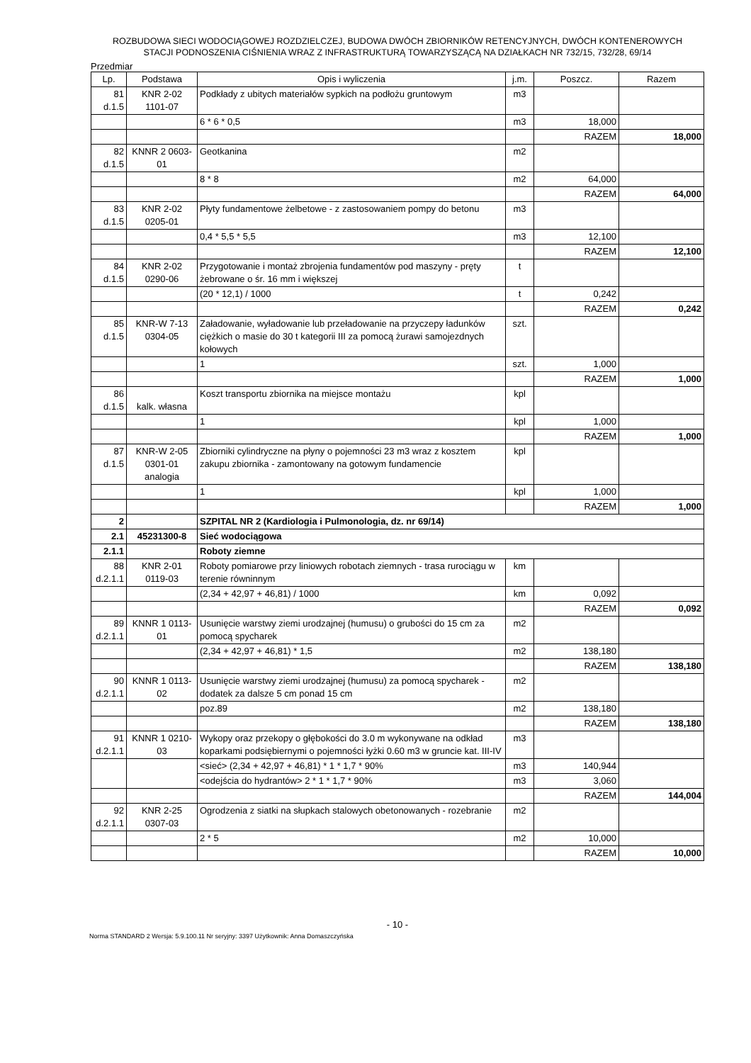ROZBUDOWA SIECI WODOCIĄGOWEJ ROZDZIELCZEJ, BUDOWA DWÓCH ZBIORNIKÓW RETENCYJNYCH, DWÓCH KONTENEROWYCH
STACJI PODNOSZENIA CIŚNIENIA WRAZ Z INFRASTRUKTURĄ TOWARZYSZĄCĄ NA DZIAŁKACH NR 732/15, 732/28, 69/14
Przedmiar
| Lp. | Podstawa | Opis i wyliczenia | j.m. | Poszcz. | Razem |
| --- | --- | --- | --- | --- | --- |
| 81 d.1.5 | KNR 2-02 1101-07 | Podkłady z ubitych materiałów sypkich na podłożu gruntowym | m3 | | |
| | | 6 * 6 * 0,5 | m3 | 18,000 | |
| | | | | RAZEM | 18,000 |
| 82 d.1.5 | KNNR 2 0603- 01 | Geotkanina | m2 | | |
| | | 8 * 8 | m2 | 64,000 | |
| | | | | RAZEM | 64,000 |
| 83 d.1.5 | KNR 2-02 0205-01 | Płyty fundamentowe żelbetowe - z zastosowaniem pompy do betonu | m3 | | |
| | | 0,4 * 5,5 * 5,5 | m3 | 12,100 | |
| | | | | RAZEM | 12,100 |
| 84 d.1.5 | KNR 2-02 0290-06 | Przygotowanie i montaż zbrojenia fundamentów pod maszyny - pręty żebrowane o śr. 16 mm i większej | t | | |
| | | (20 * 12,1) / 1000 | t | 0,242 | |
| | | | | RAZEM | 0,242 |
| 85 d.1.5 | KNR-W 7-13 0304-05 | Załadowanie, wyładowanie lub przeładowanie na przyczepy ładunków ciężkich o masie do 30 t kategorii III za pomocą żurawi samojezdnych kołowych | szt. | | |
| | | 1 | szt. | 1,000 | |
| | | | | RAZEM | 1,000 |
| 86 d.1.5 | kalk. własna | Koszt transportu zbiornika na miejsce montażu | kpl | | |
| | | 1 | kpl | 1,000 | |
| | | | | RAZEM | 1,000 |
| 87 d.1.5 | KNR-W 2-05 0301-01 analogia | Zbiorniki cylindryczne na płyny o pojemności 23 m3 wraz z kosztem zakupu zbiornika - zamontowany na gotowym fundamencie | kpl | | |
| | | 1 | kpl | 1,000 | |
| | | | | RAZEM | 1,000 |
| 2 | | SZPITAL NR 2 (Kardiologia i Pulmonologia, dz. nr 69/14) | | | |
| 2.1 | 45231300-8 | Sieć wodociągowa | | | |
| 2.1.1 | | Roboty ziemne | | | |
| 88 d.2.1.1 | KNR 2-01 0119-03 | Roboty pomiarowe przy liniowych robotach ziemnych - trasa rurociągu w terenie równinnym | km | | |
| | | (2,34 + 42,97 + 46,81) / 1000 | km | 0,092 | |
| | | | | RAZEM | 0,092 |
| 89 d.2.1.1 | KNNR 1 0113- 01 | Usunięcie warstwy ziemi urodzajnej (humusu) o grubości do 15 cm za pomocą spycharek | m2 | | |
| | | (2,34 + 42,97 + 46,81) * 1,5 | m2 | 138,180 | |
| | | | | RAZEM | 138,180 |
| 90 d.2.1.1 | KNNR 1 0113- 02 | Usunięcie warstwy ziemi urodzajnej (humusu) za pomocą spycharek - dodatek za dalsze 5 cm ponad 15 cm | m2 | | |
| | | poz.89 | m2 | 138,180 | |
| | | | | RAZEM | 138,180 |
| 91 d.2.1.1 | KNNR 1 0210- 03 | Wykopy oraz przekopy o głębokości do 3.0 m wykonywane na odkład koparkami podsiębiernymi o pojemności łyżki 0.60 m3 w gruncie kat. III-IV | m3 | | |
| | | <sieć> (2,34 + 42,97 + 46,81) * 1 * 1,7 * 90% | m3 | 140,944 | |
| | | <odejścia do hydrantów> 2 * 1 * 1,7 * 90% | m3 | 3,060 | |
| | | | | RAZEM | 144,004 |
| 92 d.2.1.1 | KNR 2-25 0307-03 | Ogrodzenia z siatki na słupkach stalowych obetonowanych - rozebranie | m2 | | |
| | | 2 * 5 | m2 | 10,000 | |
| | | | | RAZEM | 10,000 |
- 10 -
Norma STANDARD 2 Wersja: 5.9.100.11 Nr seryjny: 3397 Użytkownik: Anna Domaszczyńska